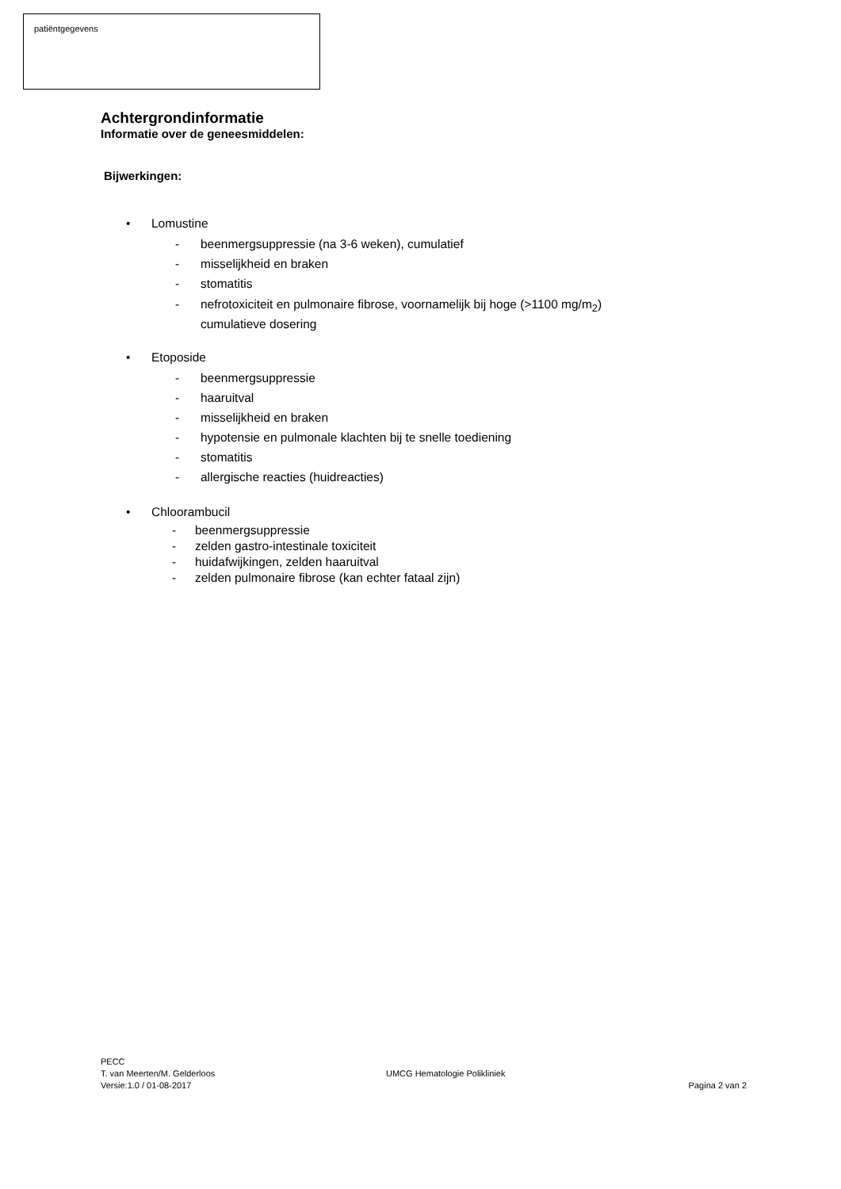patiëntgegevens
Achtergrondinformatie
Informatie over de geneesmiddelen:
Bijwerkingen:
• Lomustine
- beenmergsuppressie (na 3-6 weken), cumulatief
- misselijkheid en braken
- stomatitis
- nefrotoxiciteit en pulmonaire fibrose, voornamelijk bij hoge (>1100 mg/m<sub>2</sub>)
cumulatieve dosering
• Etoposide
- beenmergsuppressie
- haaruitval
- misselijkheid en braken
- hypotensie en pulmonale klachten bij te snelle toediening
- stomatitis
- allergische reacties (huidreacties)
• Chloorambucil
- beenmergsuppressie
- zelden gastro-intestinale toxiciteit
- huidafwijkingen, zelden haaruitval
- zelden pulmonaire fibrose (kan echter fataal zijn)
PECC
T. van Meerten/M. Gelderloos
Versie:1.0 / 01-08-2017
UMCG Hematologie Polikliniek
Pagina 2 van 2